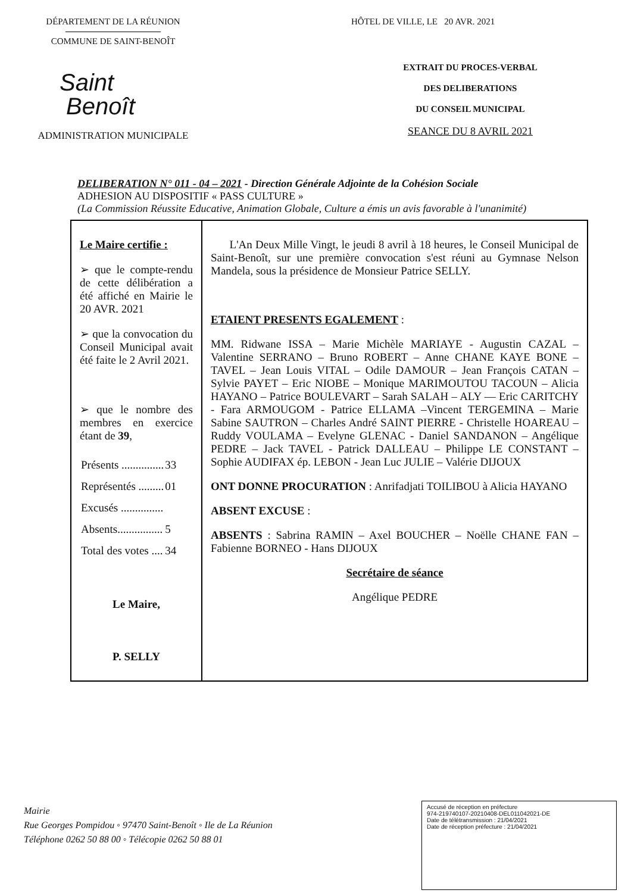DÉPARTEMENT DE LA RÉUNION
COMMUNE DE SAINT-BENOÎT
Saint
Benoît
ADMINISTRATION MUNICIPALE
HÔTEL DE VILLE, LE 20 AVR. 2021
EXTRAIT DU PROCES-VERBAL
DES DELIBERATIONS
DU CONSEIL MUNICIPAL
SEANCE DU 8 AVRIL 2021
DELIBERATION N° 011 - 04 – 2021 - Direction Générale Adjointe de la Cohésion Sociale
ADHESION AU DISPOSITIF « PASS CULTURE »
(La Commission Réussite Educative, Animation Globale, Culture a émis un avis favorable à l'unanimité)
| Le Maire certifie : ➢ que le compte-rendu de cette délibération a été affiché en Mairie le 20 AVR. 2021 ➢ que la convocation du Conseil Municipal avait été faite le 2 Avril 2021. ➢ que le nombre des membres en exercice étant de 39 , / Présents ............... / 33 / / Représentés ......... / 01 / / Excusés ............... / / / Absents................ / 5 / / Total des votes .... / 34 / Le Maire, P. SELLY | L'An Deux Mille Vingt, le jeudi 8 avril à 18 heures, le Conseil Municipal de Saint-Benoît, sur une première convocation s'est réuni au Gymnase Nelson Mandela, sous la présidence de Monsieur Patrice SELLY. ETAIENT PRESENTS EGALEMENT : MM. Ridwane ISSA – Marie Michèle MARIAYE - Augustin CAZAL – Valentine SERRANO – Bruno ROBERT – Anne CHANE KAYE BONE – TAVEL – Jean Louis VITAL – Odile DAMOUR – Jean François CATAN – Sylvie PAYET – Eric NIOBE – Monique MARIMOUTOU TACOUN – Alicia HAYANO – Patrice BOULEVART – Sarah SALAH – ALY — Eric CARITCHY - Fara ARMOUGOM - Patrice ELLAMA –Vincent TERGEMINA – Marie Sabine SAUTRON – Charles André SAINT PIERRE - Christelle HOAREAU – Ruddy VOULAMA – Evelyne GLENAC - Daniel SANDANON – Angélique PEDRE – Jack TAVEL - Patrick DALLEAU – Philippe LE CONSTANT – Sophie AUDIFAX ép. LEBON - Jean Luc JULIE – Valérie DIJOUX ONT DONNE PROCURATION : Anrifadjati TOILIBOU à Alicia HAYANO ABSENT EXCUSE : ABSENTS : Sabrina RAMIN – Axel BOUCHER – Noëlle CHANE FAN – Fabienne BORNEO - Hans DIJOUX Secrétaire de séance Angélique PEDRE |
Mairie
Rue Georges Pompidou ◦ 97470 Saint-Benoît ◦ Ile de La Réunion
Téléphone 0262 50 88 00 ◦ Télécopie 0262 50 88 01
Accusé de réception en préfecture
974-219740107-20210408-DEL011042021-DE
Date de télétransmission : 21/04/2021
Date de réception préfecture : 21/04/2021